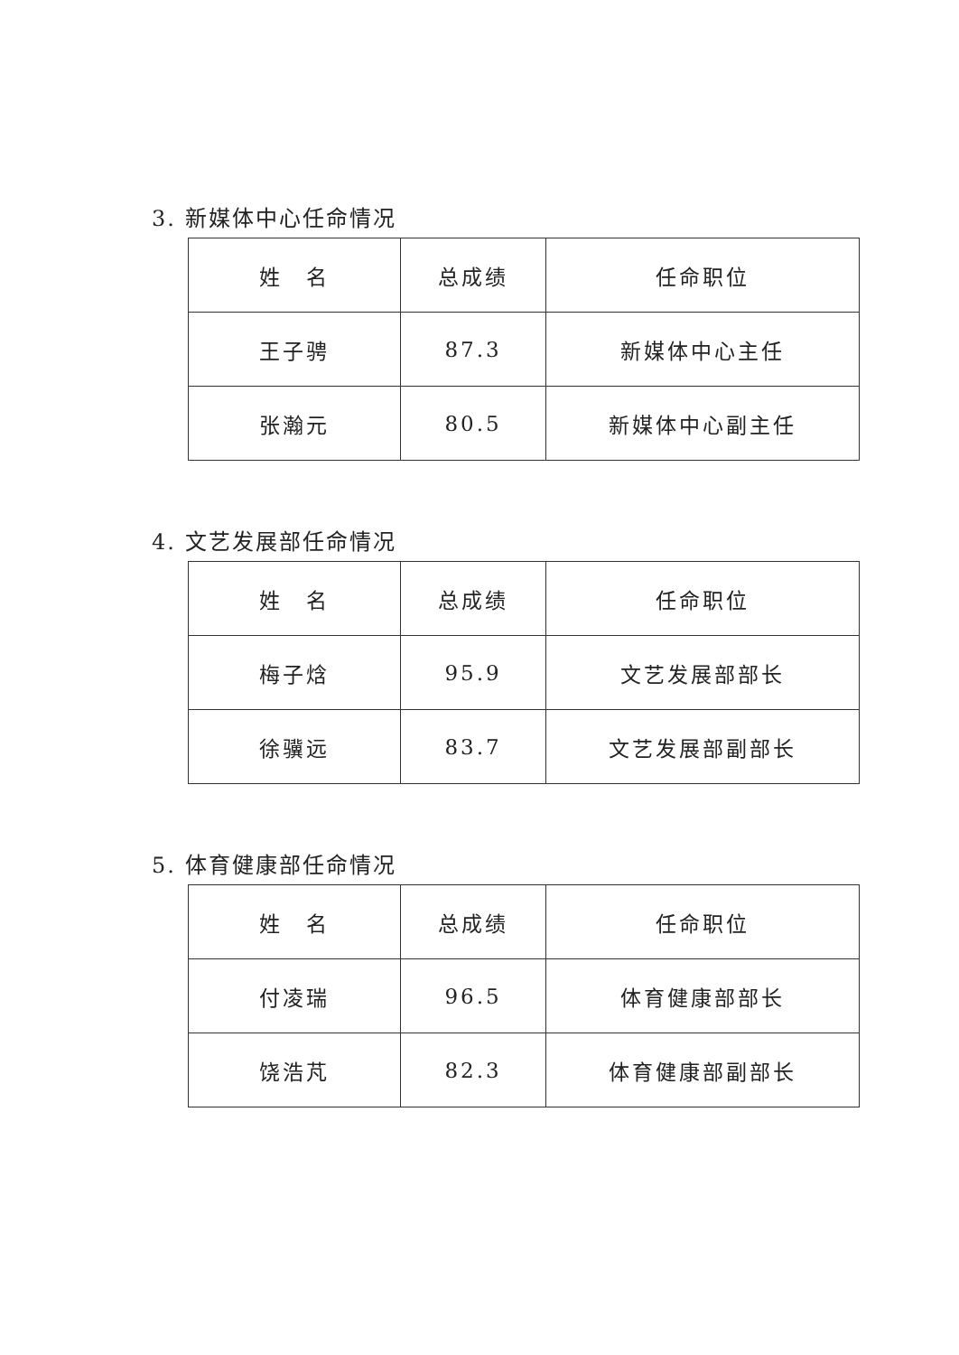3. 新媒体中心任命情况
| 姓 名 | 总成绩 | 任命职位 |
| 王子骋 | 87.3 | 新媒体中心主任 |
| 张瀚元 | 80.5 | 新媒体中心副主任 |
4. 文艺发展部任命情况
| 姓 名 | 总成绩 | 任命职位 |
| 梅子焓 | 95.9 | 文艺发展部部长 |
| 徐骥远 | 83.7 | 文艺发展部副部长 |
5. 体育健康部任命情况
| 姓 名 | 总成绩 | 任命职位 |
| 付凌瑞 | 96.5 | 体育健康部部长 |
| 饶浩芃 | 82.3 | 体育健康部副部长 |